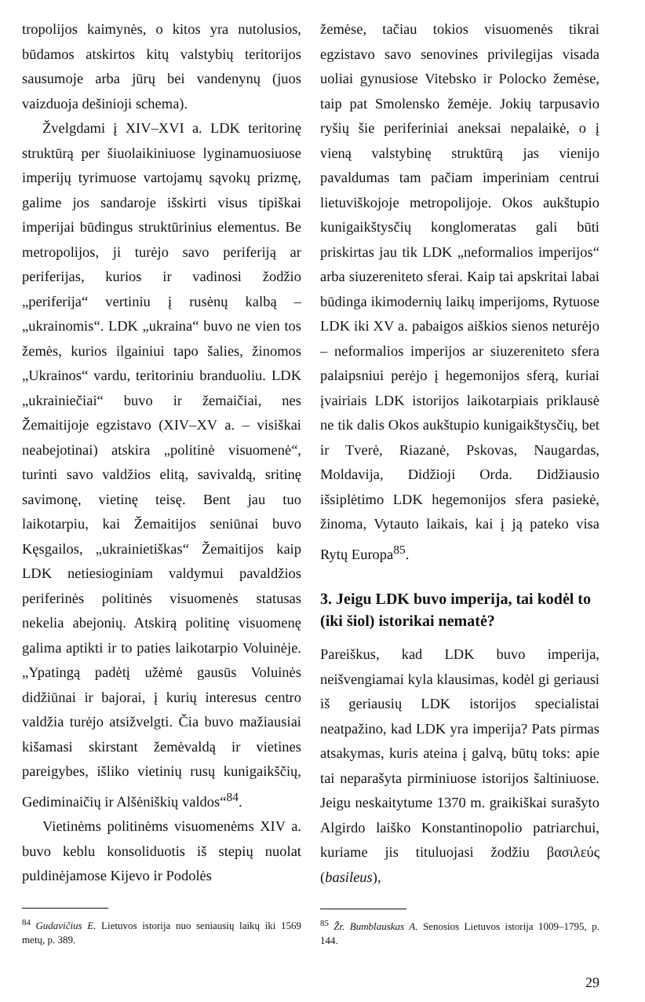tropolijos kaimynės, o kitos yra nutolusios, būdamos atskirtos kitų valstybių teritorijos sausumoje arba jūrų bei vandenynų (juos vaizduoja dešinioji schema).
Žvelgdami į XIV–XVI a. LDK teritorinę struktūrą per šiuolaikiniuose lyginamuosiuose imperijų tyrimuose vartojamų sąvokų prizmę, galime jos sandaroje išskirti visus tipiškai imperijai būdingus struktūrinius elementus. Be metropolijos, ji turėjo savo periferiją ar periferijas, kurios ir vadinosi žodžio „periferija“ vertiniu į rusėnų kalbą – „ukrainomis“. LDK „ukraina“ buvo ne vien tos žemės, kurios ilgainiui tapo šalies, žinomos „Ukrainos“ vardu, teritoriniu branduoliu. LDK „ukrainiečiai“ buvo ir žemaičiai, nes Žemaitijoje egzistavo (XIV–XV a. – visiškai neabejotinai) atskira „politinė visuomenė“, turinti savo valdžios elitą, savivaldą, sritinę savimonę, vietinę teisę. Bent jau tuo laikotarpiu, kai Žemaitijos seniūnai buvo Kęsgailos, „ukrainietiškas“ Žemaitijos kaip LDK netiesioginiam valdymui pavaldžios periferinės politinės visuomenės statusas nekelia abejonių. Atskirą politinę visuomenę galima aptikti ir to paties laikotarpio Voluinėje. „Ypatingą padėtį užėmė gausūs Voluinės didžiūnai ir bajorai, į kurių interesus centro valdžia turėjo atsižvelgti. Čia buvo mažiausiai kišamasi skirstant žemėvaldą ir vietines pareigybes, išliko vietinių rusų kunigaikščių, Gediminaičių ir Alšėniškių valdos“<sup>84</sup>.
Vietinėms politinėms visuomenėms XIV a. buvo keblu konsoliduotis iš stepių nuolat puldinėjamose Kijevo ir Podolės
<sup>84</sup> Gudavičius E. Lietuvos istorija nuo seniausių laikų iki 1569 metų, p. 389.
žemėse, tačiau tokios visuomenės tikrai egzistavo savo senovines privilegijas visada uoliai gynusiose Vitebsko ir Polocko žemėse, taip pat Smolensko žemėje. Jokių tarpusavio ryšių šie periferiniai aneksai nepalaikė, o į vieną valstybinę struktūrą jas vienijo pavaldumas tam pačiam imperiniam centrui lietuviškojoje metropolijoje. Okos aukštupio kunigaikštysčių konglomeratas gali būti priskirtas jau tik LDK „neformalios imperijos“ arba siuzereniteto sferai. Kaip tai apskritai labai būdinga ikimodernių laikų imperijoms, Rytuose LDK iki XV a. pabaigos aiškios sienos neturėjo – neformalios imperijos ar siuzereniteto sfera palaipsniui perėjo į hegemonijos sferą, kuriai įvairiais LDK istorijos laikotarpiais priklausė ne tik dalis Okos aukštupio kunigaikštysčių, bet ir Tverė, Riazanė, Pskovas, Naugardas, Moldavija, Didžioji Orda. Didžiausio išsiplėtimo LDK hegemonijos sfera pasiekė, žinoma, Vytauto laikais, kai į ją pateko visa Rytų Europa<sup>85</sup>.
3. Jeigu LDK buvo imperija, tai kodėl to (iki šiol) istorikai nematė?
Pareiškus, kad LDK buvo imperija, neišvengiamai kyla klausimas, kodėl gi geriausi iš geriausių LDK istorijos specialistai neatpažino, kad LDK yra imperija? Pats pirmas atsakymas, kuris ateina į galvą, būtų toks: apie tai neparašyta pirminiuose istorijos šaltiniuose. Jeigu neskaitytume 1370 m. graikiškai surašyto Algirdo laiško Konstantinopolio patriarchui, kuriame jis tituluojasi žodžiu βασιλεύς (basileus),
<sup>85</sup> Žr. Bumblauskas A. Senosios Lietuvos istorija 1009–1795, p. 144.
29